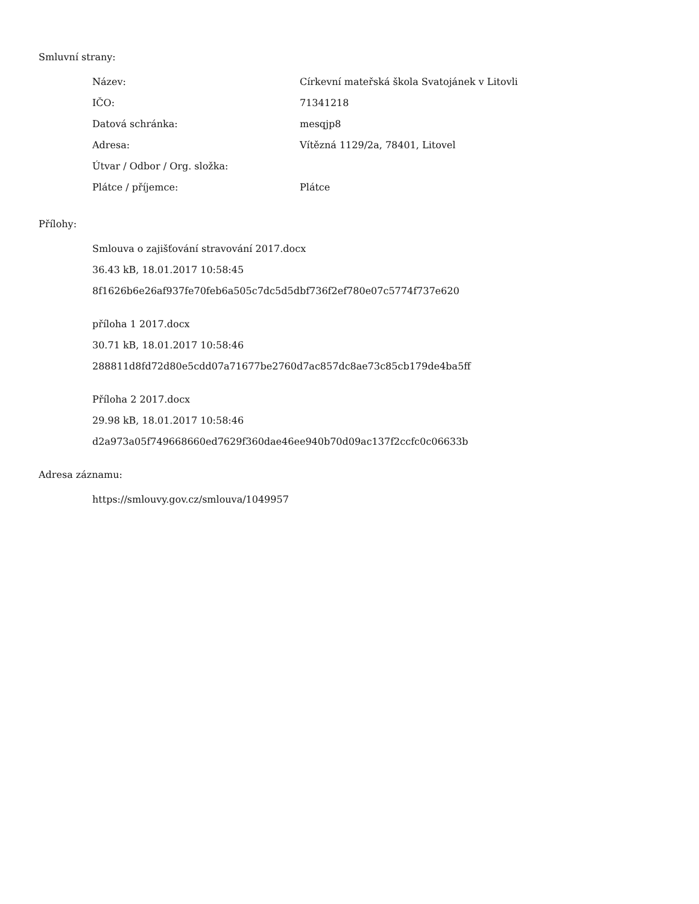Smluvní strany:
| Název: | Církevní mateřská škola Svatojánek v Litovli |
| IČO: | 71341218 |
| Datová schránka: | mesqjp8 |
| Adresa: | Vítězná 1129/2a, 78401, Litovel |
| Útvar / Odbor / Org. složka: | |
| Plátce / příjemce: | Plátce |
Přílohy:
Smlouva o zajišťování stravování 2017.docx
36.43 kB, 18.01.2017 10:58:45
8f1626b6e26af937fe70feb6a505c7dc5d5dbf736f2ef780e07c5774f737e620
příloha 1 2017.docx
30.71 kB, 18.01.2017 10:58:46
288811d8fd72d80e5cdd07a71677be2760d7ac857dc8ae73c85cb179de4ba5ff
Příloha 2 2017.docx
29.98 kB, 18.01.2017 10:58:46
d2a973a05f749668660ed7629f360dae46ee940b70d09ac137f2ccfc0c06633b
Adresa záznamu:
https://smlouvy.gov.cz/smlouva/1049957